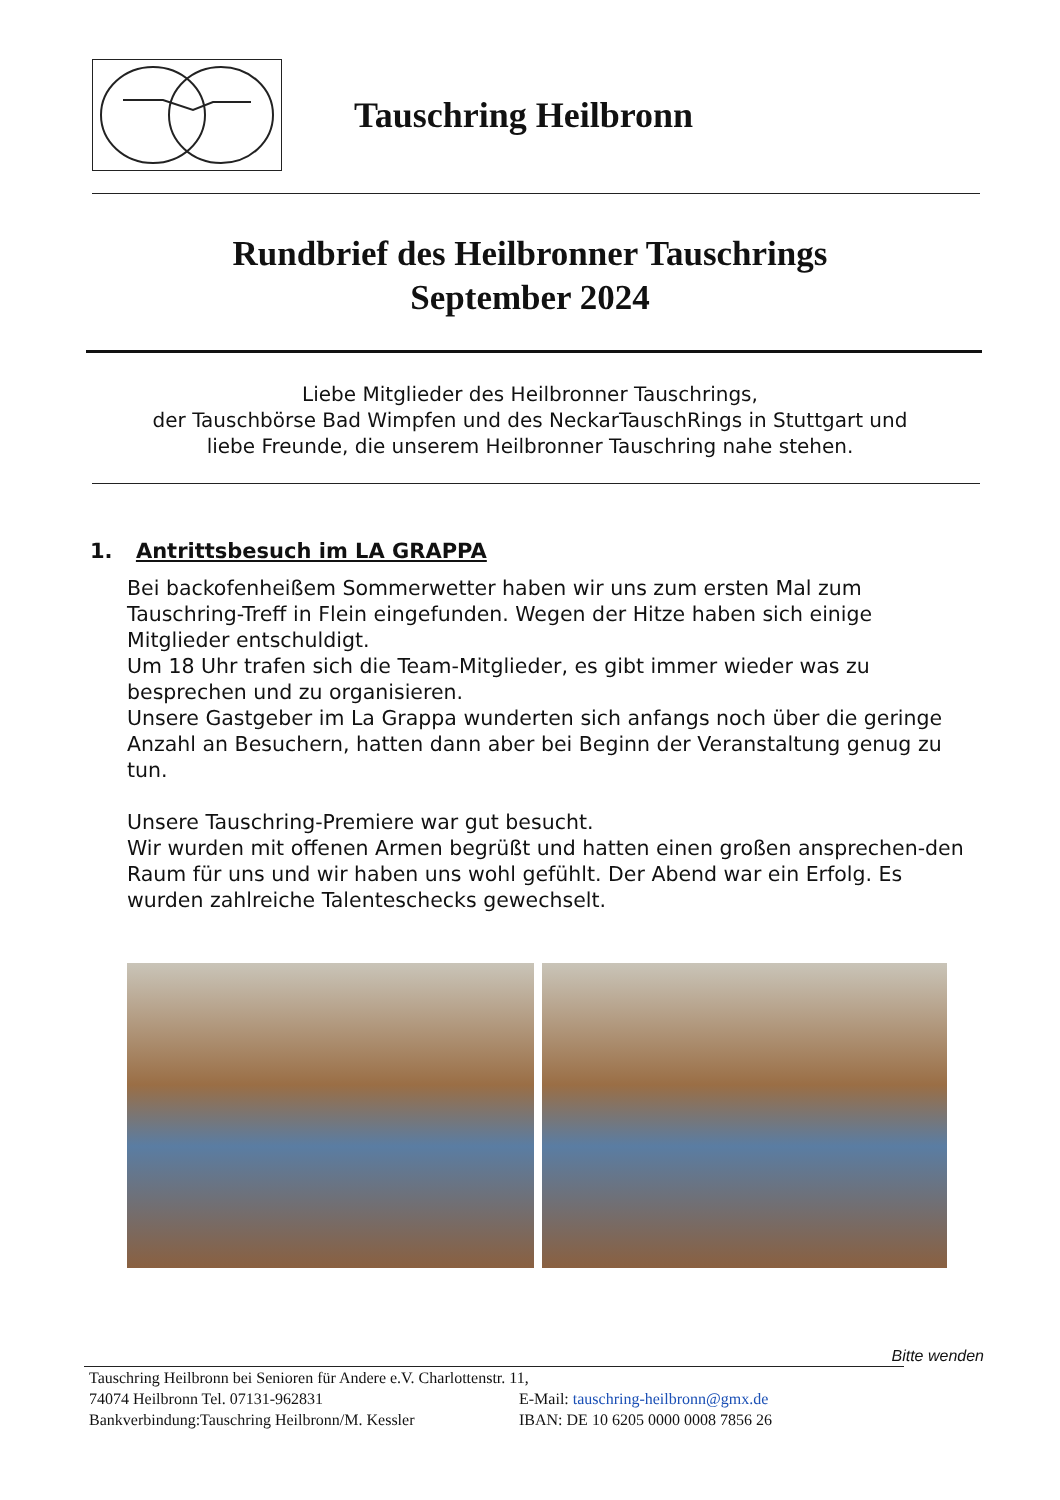Tauschring Heilbronn
Rundbrief des Heilbronner Tauschrings
September 2024
Liebe Mitglieder des Heilbronner Tauschrings,
der Tauschbörse Bad Wimpfen und des NeckarTauschRings in Stuttgart und
liebe Freunde, die unserem Heilbronner Tauschring nahe stehen.
1. Antrittsbesuch im LA GRAPPA
Bei backofenheißem Sommerwetter haben wir uns zum ersten Mal zum Tauschring-Treff in Flein eingefunden. Wegen der Hitze haben sich einige Mitglieder entschuldigt.
Um 18 Uhr trafen sich die Team-Mitglieder, es gibt immer wieder was zu besprechen und zu organisieren.
Unsere Gastgeber im La Grappa wunderten sich anfangs noch über die geringe Anzahl an Besuchern, hatten dann aber bei Beginn der Veranstaltung genug zu tun.
Unsere Tauschring-Premiere war gut besucht.
Wir wurden mit offenen Armen begrüßt und hatten einen großen ansprechen-den Raum für uns und wir haben uns wohl gefühlt. Der Abend war ein Erfolg. Es wurden zahlreiche Talenteschecks gewechselt.
Bitte wenden
Tauschring Heilbronn bei Senioren für Andere e.V. Charlottenstr. 11,
74074 Heilbronn Tel. 07131-962831 E-Mail: tauschring-heilbronn@gmx.de
Bankverbindung:Tauschring Heilbronn/M. Kessler IBAN: DE 10 6205 0000 0008 7856 26